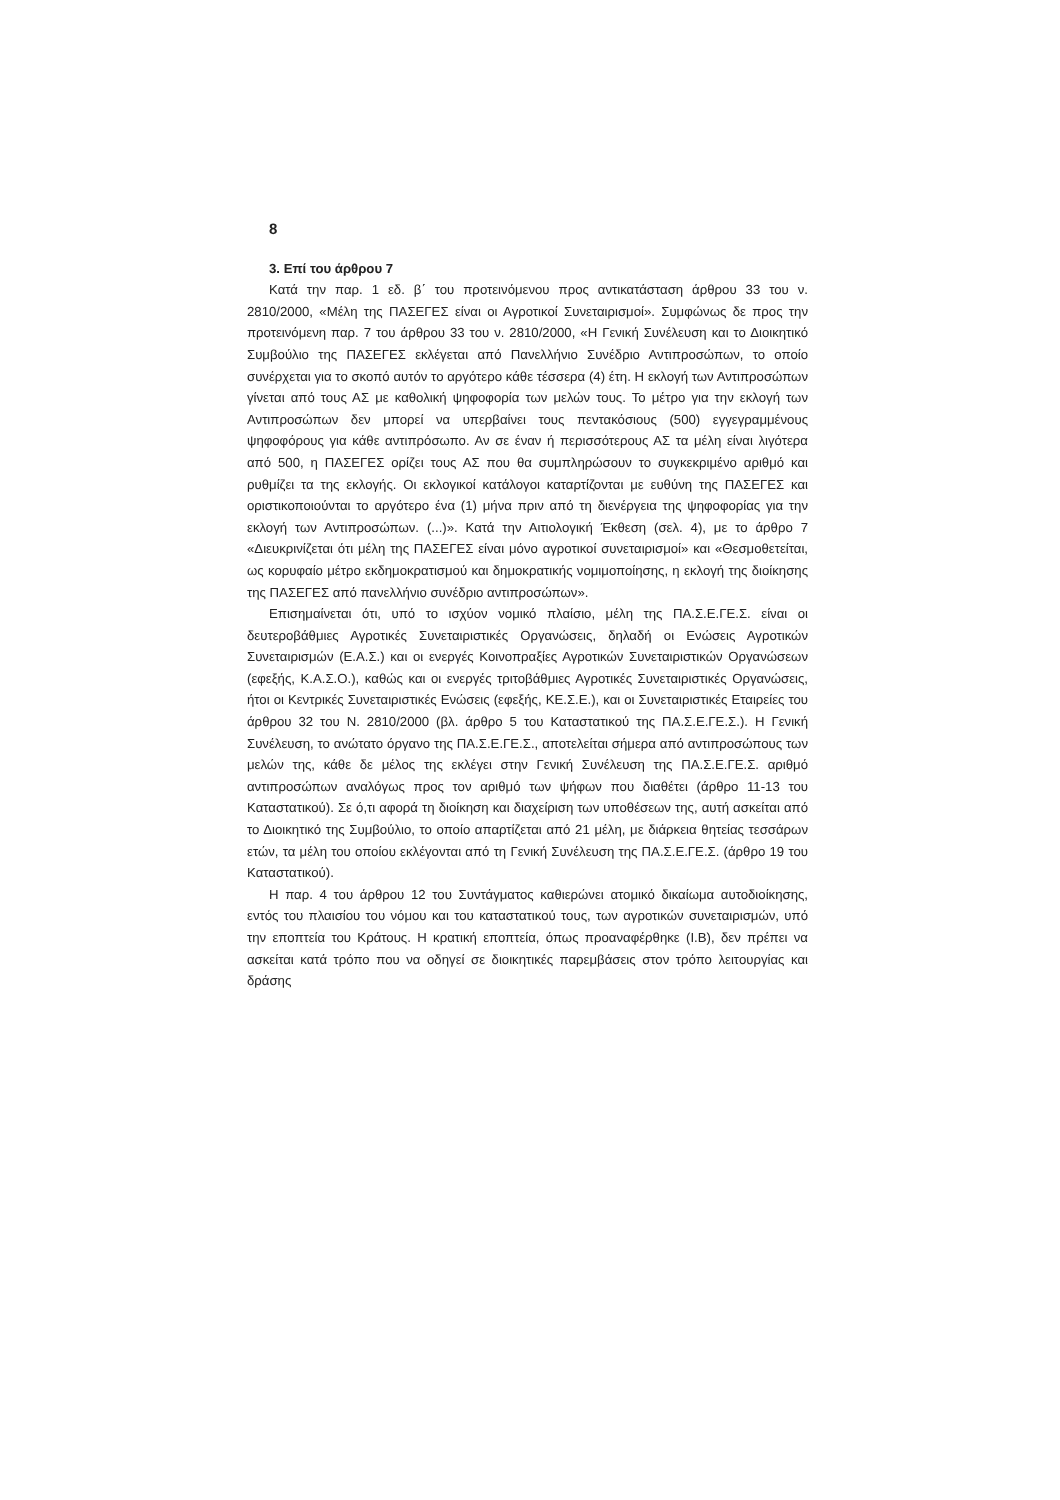8
3. Επί του άρθρου 7
Κατά την παρ. 1 εδ. β΄ του προτεινόμενου προς αντικατάσταση άρθρου 33 του ν. 2810/2000, «Μέλη της ΠΑΣΕΓΕΣ είναι οι Αγροτικοί Συνεταιρισμοί». Συμφώνως δε προς την προτεινόμενη παρ. 7 του άρθρου 33 του ν. 2810/2000, «Η Γενική Συνέλευση και το Διοικητικό Συμβούλιο της ΠΑΣΕΓΕΣ εκλέγεται από Πανελλήνιο Συνέδριο Αντιπροσώπων, το οποίο συνέρχεται για το σκοπό αυτόν το αργότερο κάθε τέσσερα (4) έτη. Η εκλογή των Αντιπροσώπων γίνεται από τους ΑΣ με καθολική ψηφοφορία των μελών τους. Το μέτρο για την εκλογή των Αντιπροσώπων δεν μπορεί να υπερβαίνει τους πεντακόσιους (500) εγγεγραμμένους ψηφοφόρους για κάθε αντιπρόσωπο. Αν σε έναν ή περισσότερους ΑΣ τα μέλη είναι λιγότερα από 500, η ΠΑΣΕΓΕΣ ορίζει τους ΑΣ που θα συμπληρώσουν το συγκεκριμένο αριθμό και ρυθμίζει τα της εκλογής. Οι εκλογικοί κατάλογοι καταρτίζονται με ευθύνη της ΠΑΣΕΓΕΣ και οριστικοποιούνται το αργότερο ένα (1) μήνα πριν από τη διενέργεια της ψηφοφορίας για την εκλογή των Αντιπροσώπων. (...)». Κατά την Αιτιολογική Έκθεση (σελ. 4), με το άρθρο 7 «Διευκρινίζεται ότι μέλη της ΠΑΣΕΓΕΣ είναι μόνο αγροτικοί συνεταιρισμοί» και «Θεσμοθετείται, ως κορυφαίο μέτρο εκδημοκρατισμού και δημοκρατικής νομιμοποίησης, η εκλογή της διοίκησης της ΠΑΣΕΓΕΣ από πανελλήνιο συνέδριο αντιπροσώπων».
Επισημαίνεται ότι, υπό το ισχύον νομικό πλαίσιο, μέλη της ΠΑ.Σ.Ε.ΓΕ.Σ. είναι οι δευτεροβάθμιες Αγροτικές Συνεταιριστικές Οργανώσεις, δηλαδή οι Ενώσεις Αγροτικών Συνεταιρισμών (Ε.Α.Σ.) και οι ενεργές Κοινοπραξίες Αγροτικών Συνεταιριστικών Οργανώσεων (εφεξής, Κ.Α.Σ.Ο.), καθώς και οι ενεργές τριτοβάθμιες Αγροτικές Συνεταιριστικές Οργανώσεις, ήτοι οι Κεντρικές Συνεταιριστικές Ενώσεις (εφεξής, ΚΕ.Σ.Ε.), και οι Συνεταιριστικές Εταιρείες του άρθρου 32 του Ν. 2810/2000 (βλ. άρθρο 5 του Καταστατικού της ΠΑ.Σ.Ε.ΓΕ.Σ.). Η Γενική Συνέλευση, το ανώτατο όργανο της ΠΑ.Σ.Ε.ΓΕ.Σ., αποτελείται σήμερα από αντιπροσώπους των μελών της, κάθε δε μέλος της εκλέγει στην Γενική Συνέλευση της ΠΑ.Σ.Ε.ΓΕ.Σ. αριθμό αντιπροσώπων αναλόγως προς τον αριθμό των ψήφων που διαθέτει (άρθρο 11-13 του Καταστατικού). Σε ό,τι αφορά τη διοίκηση και διαχείριση των υποθέσεων της, αυτή ασκείται από το Διοικητικό της Συμβούλιο, το οποίο απαρτίζεται από 21 μέλη, με διάρκεια θητείας τεσσάρων ετών, τα μέλη του οποίου εκλέγονται από τη Γενική Συνέλευση της ΠΑ.Σ.Ε.ΓΕ.Σ. (άρθρο 19 του Καταστατικού).
Η παρ. 4 του άρθρου 12 του Συντάγματος καθιερώνει ατομικό δικαίωμα αυτοδιοίκησης, εντός του πλαισίου του νόμου και του καταστατικού τους, των αγροτικών συνεταιρισμών, υπό την εποπτεία του Κράτους. Η κρατική εποπτεία, όπως προαναφέρθηκε (Ι.Β), δεν πρέπει να ασκείται κατά τρόπο που να οδηγεί σε διοικητικές παρεμβάσεις στον τρόπο λειτουργίας και δράσης